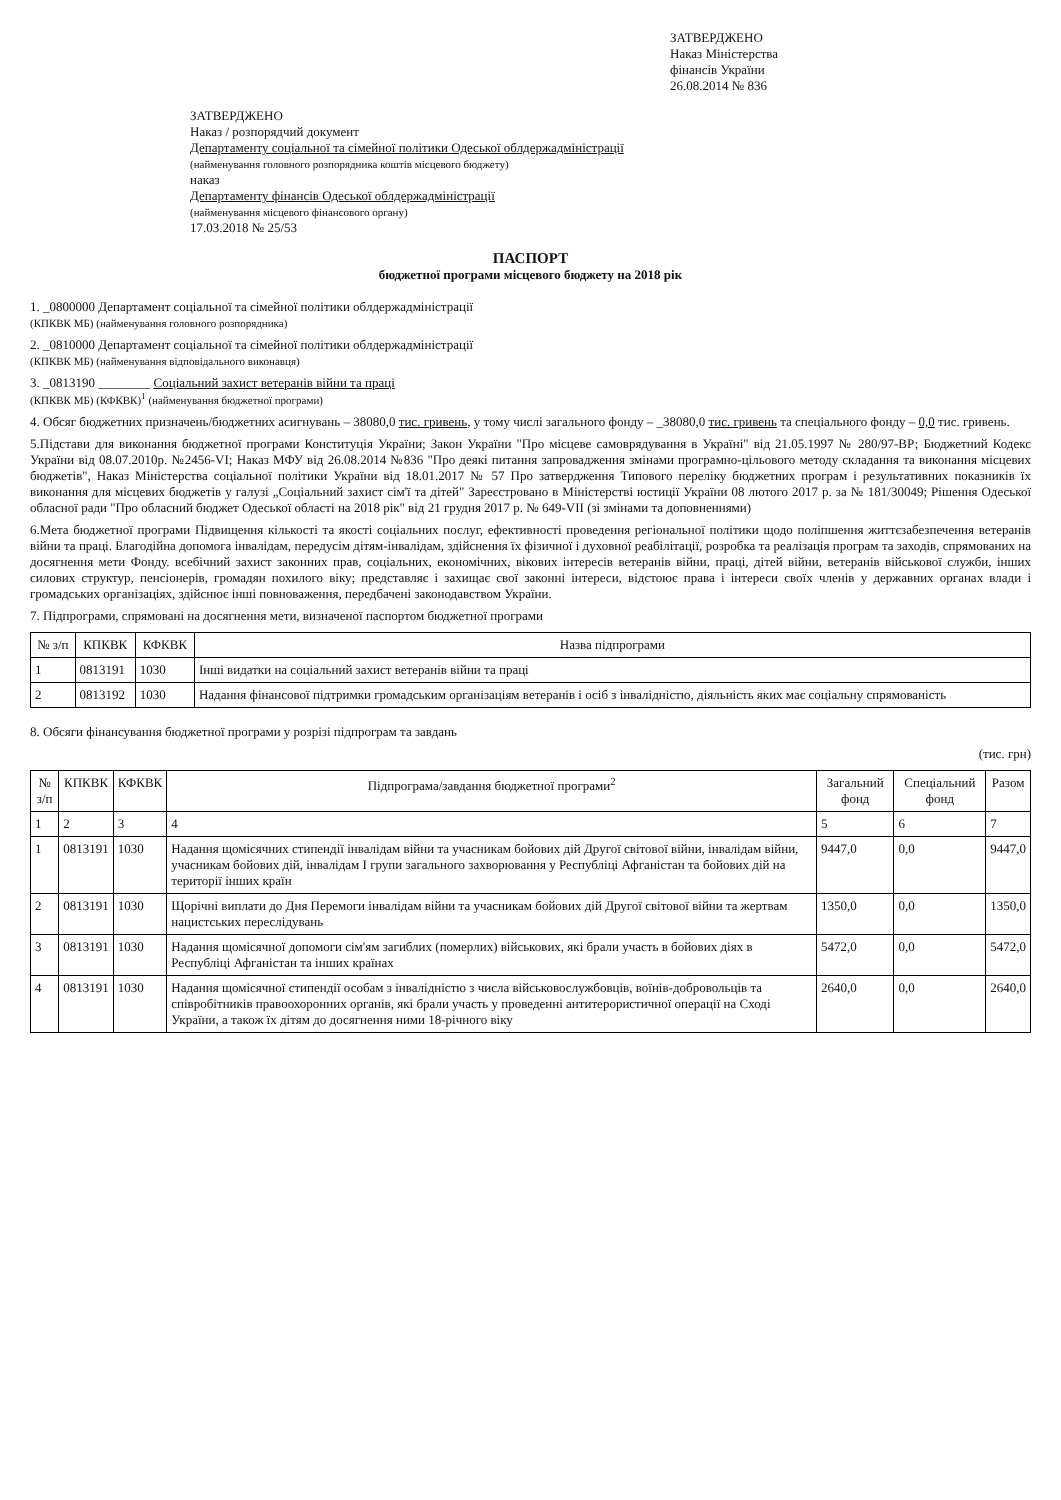ЗАТВЕРДЖЕНО
Наказ Міністерства
фінансів України
26.08.2014 № 836
ЗАТВЕРДЖЕНО
Наказ / розпорядчий документ
Департаменту соціальної та сімейної політики Одеської облдержадміністрації
(найменування головного розпорядника коштів місцевого бюджету)
наказ
Департаменту фінансів Одеської облдержадміністрації
(найменування місцевого фінансового органу)
17.03.2018 № 25/53
ПАСПОРТ
бюджетної програми місцевого бюджету на 2018 рік
1. _0800000 Департамент соціальної та сімейної політики облдержадміністрації
(КПКВК МБ) (найменування головного розпорядника)
2. _0810000 Департамент соціальної та сімейної політики облдержадміністрації
(КПКВК МБ) (найменування відповідального виконавця)
3. _0813190 ________ Соціальний захист ветеранів війни та праці
(КПКВК МБ) (КФКВК)<sup>1</sup> (найменування бюджетної програми)
4. Обсяг бюджетних призначень/бюджетних асигнувань – 38080,0 тис. гривень, у тому числі загального фонду – _38080,0 тис. гривень та спеціального фонду – 0,0 тис. гривень.
5.Підстави для виконання бюджетної програми Конституція України; Закон України "Про місцеве самоврядування в Україні" від 21.05.1997 № 280/97-ВР; Бюджетний Кодекс України від 08.07.2010р. №2456-VI; Наказ МФУ від 26.08.2014 №836 "Про деякі питання запровадження змінами програмно-цільового методу складання та виконання місцевих бюджетів", Наказ Міністерства соціальної політики України від 18.01.2017 № 57 Про затвердження Типового переліку бюджетних програм і результативних показників їх виконання для місцевих бюджетів у галузі „Соціальний захист сім'ї та дітей" Зареєстровано в Міністерстві юстиції України 08 лютого 2017 р. за № 181/30049; Рішення Одеської обласної ради "Про обласний бюджет Одеської області на 2018 рік" від 21 грудня 2017 р. № 649-VII (зі змінами та доповненнями)
6.Мета бюджетної програми Підвищення кількості та якості соціальних послуг, ефективності проведення регіональної політики щодо поліпшення життєзабезпечення ветеранів війни та праці. Благодійна допомога інвалідам, передусім дітям-інвалідам, здійснення їх фізичної і духовної реабілітації, розробка та реалізація програм та заходів, спрямованих на досягнення мети Фонду. всебічний захист законних прав, соціальних, економічних, вікових інтересів ветеранів війни, праці, дітей війни, ветеранів військової служби, інших силових структур, пенсіонерів, громадян похилого віку; представляє і захищає свої законні інтереси, відстоює права і інтереси своїх членів у державних органах влади і громадських організаціях, здійснює інші повноваження, передбачені законодавством України.
7. Підпрограми, спрямовані на досягнення мети, визначеної паспортом бюджетної програми
| № з/п | КПКВК | КФКВК | Назва підпрограми |
| --- | --- | --- | --- |
| 1 | 0813191 | 1030 | Інші видатки на соціальний захист ветеранів війни та праці |
| 2 | 0813192 | 1030 | Надання фінансової підтримки громадським організаціям ветеранів і осіб з інвалідністю, діяльність яких має соціальну спрямованість |
8. Обсяги фінансування бюджетної програми у розрізі підпрограм та завдань
(тис. грн)
| № з/п | КПКВК | КФКВК | Підпрограма/завдання бюджетної програми<sup>2</sup> | Загальний фонд | Спеціальний фонд | Разом |
| --- | --- | --- | --- | --- | --- | --- |
| 1 | 2 | 3 | 4 | 5 | 6 | 7 |
| 1 | 0813191 | 1030 | Надання щомісячних стипендії інвалідам війни та учасникам бойових дій Другої світової війни, інвалідам війни, учасникам бойових дій, інвалідам I групи загального захворювання у Республіці Афганістан та бойових дій на території інших країн | 9447,0 | 0,0 | 9447,0 |
| 2 | 0813191 | 1030 | Щорічні виплати до Дня Перемоги інвалідам війни та учасникам бойових дій Другої світової війни та жертвам нацистських переслідувань | 1350,0 | 0,0 | 1350,0 |
| 3 | 0813191 | 1030 | Надання щомісячної допомоги сім'ям загиблих (померлих) військових, які брали участь в бойових діях в Республіці Афганістан та інших країнах | 5472,0 | 0,0 | 5472,0 |
| 4 | 0813191 | 1030 | Надання щомісячної стипендії особам з інвалідністю з числа військовослужбовців, воїнів-добровольців та співробітників правоохоронних органів, які брали участь у проведенні антитерористичної операції на Сході України, а також їх дітям до досягнення ними 18-річного віку | 2640,0 | 0,0 | 2640,0 |